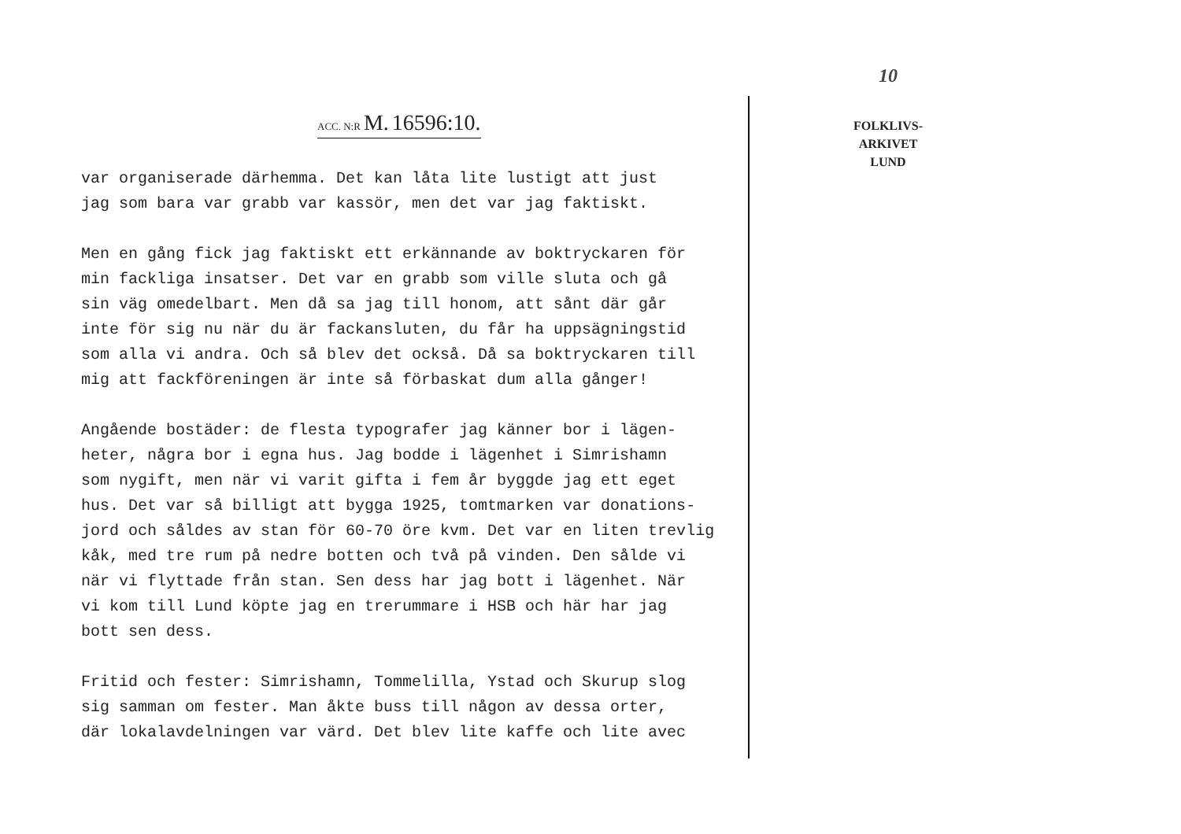ACC. N:R M. 16596:10.
var organiserade därhemma. Det kan låta lite lustigt att just
jag som bara var grabb var kassör, men det var jag faktiskt.
Men en gång fick jag faktiskt ett erkännande av boktryckaren för
min fackliga insatser. Det var en grabb som ville sluta och gå
sin väg omedelbart. Men då sa jag till honom, att sånt där går
inte för sig nu när du är fackansluten, du får ha uppsägningstid
som alla vi andra. Och så blev det också. Då sa boktryckaren till
mig att fackföreningen är inte så förbaskat dum alla gånger!
Angående bostäder: de flesta typografer jag känner bor i lägen-
heter, några bor i egna hus. Jag bodde i lägenhet i Simrishamn
som nygift, men när vi varit gifta i fem år byggde jag ett eget
hus. Det var så billigt att bygga 1925, tomtmarken var donations-
jord och såldes av stan för 60-70 öre kvm. Det var en liten trevlig
kåk, med tre rum på nedre botten och två på vinden. Den sålde vi
när vi flyttade från stan. Sen dess har jag bott i lägenhet. När
vi kom till Lund köpte jag en trerummare i HSB och här har jag
bott sen dess.
Fritid och fester: Simrishamn, Tommelilla, Ystad och Skurup slog
sig samman om fester. Man åkte buss till någon av dessa orter,
där lokalavdelningen var värd. Det blev lite kaffe och lite avec
10
FOLKLIVS-
ARKIVET
LUND